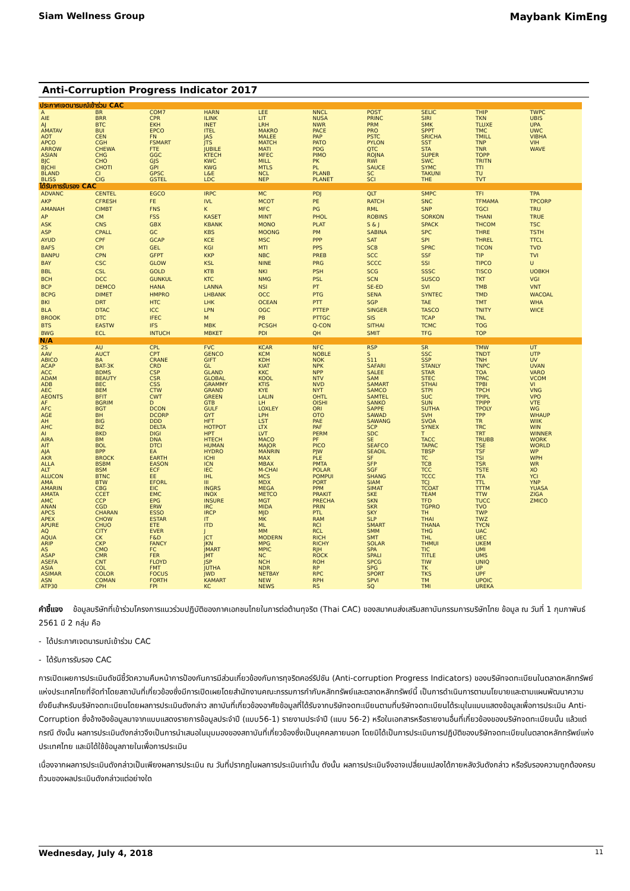Siam Wellness Group Maybank KimEng
Anti-Corruption Progress Indicator 2017
| ประกาศเจตนารมณ์เข้าร่วม CAC | | | | | | | | | |
| --- | --- | --- | --- | --- | --- | --- | --- | --- | --- |
| A | BR | COM7 | HARN | LEE | NNCL | POST | SELIC | THIP | TWPC |
| AIE | BRR | CPR | ILINK | LIT | NUSA | PRINC | SIRI | TKN | UBIS |
| AJ | BTC | EKH | INET | LRH | NWR | PRM | SMK | TLUXE | UPA |
| AMATAV | BUI | EPCO | ITEL | MAKRO | PACE | PRO | SPPT | TMC | UWC |
| AOT | CEN | FN | JAS | MALEE | PAP | PSTC | SRICHA | TMILL | VIBHA |
| APCO | CGH | FSMART | JTS | MATCH | PATO | PYLON | SST | TNP | VIH |
| ARROW | CHEWA | FTE | JUBILE | MATI | PDG | QTC | STA | TNR | WAVE |
| ASIAN | CHG | GGC | KTECH | MFEC | PIMO | ROJNA | SUPER | TOPP | |
| BJC | CHO | GJS | KWC | MILL | PK | RWI | SWC | TRITN | |
| BJCHI | CHOTI | GPI | KWG | MTLS | PL | SAUCE | SYMC | TTI | |
| BLAND | CI | GPSC | L&E | NCL | PLANB | SC | TAKUNI | TU | |
| BLISS | CIG | GSTEL | LDC | NEP | PLANET | SCI | THE | TVT | |
| ได้รับการรับรอง CAC | | | | | | | | | |
| ADVANC | CENTEL | EGCO | IRPC | MC | PDJ | QLT | SMPC | TFI | TPA |
| AKP | CFRESH | FE | IVL | MCOT | PE | RATCH | SNC | TFMAMA | TPCORP |
| AMANAH | CIMBT | FNS | K | MFC | PG | RML | SNP | TGCI | TRU |
| AP | CM | FSS | KASET | MINT | PHOL | ROBINS | SORKON | THANI | TRUE |
| ASK | CNS | GBX | KBANK | MONO | PLAT | S & J | SPACK | THCOM | TSC |
| ASP | CPALL | GC | KBS | MOONG | PM | SABINA | SPC | THRE | TSTH |
| AYUD | CPF | GCAP | KCE | MSC | PPP | SAT | SPI | THREL | TTCL |
| BAFS | CPI | GEL | KGI | MTI | PPS | SCB | SPRC | TICON | TVD |
| BANPU | CPN | GFPT | KKP | NBC | PREB | SCC | SSF | TIP | TVI |
| BAY | CSC | GLOW | KSL | NINE | PRG | SCCC | SSI | TIPCO | U |
| BBL | CSL | GOLD | KTB | NKI | PSH | SCG | SSSC | TISCO | UOBKH |
| BCH | DCC | GUNKUL | KTC | NMG | PSL | SCN | SUSCO | TKT | VGI |
| BCP | DEMCO | HANA | LANNA | NSI | PT | SE-ED | SVI | TMB | VNT |
| BCPG | DIMET | HMPRO | LHBANK | OCC | PTG | SENA | SYNTEC | TMD | WACOAL |
| BKI | DRT | HTC | LHK | OCEAN | PTT | SGP | TAE | TMT | WHA |
| BLA | DTAC | ICC | LPN | OGC | PTTEP | SINGER | TASCO | TNITY | WICE |
| BROOK | DTC | IFEC | M | PB | PTTGC | SIS | TCAP | TNL | |
| BTS | EASTW | IFS | MBK | PCSGH | Q-CON | SITHAI | TCMC | TOG | |
| BWG | ECL | INTUCH | MBKET | PDI | QH | SMIT | TFG | TOP | |
| N/A | | | | | | | | | |
| 2S | AU | CPL | FVC | KCAR | NFC | RSP | SR | TMW | UT |
| AAV | AUCT | CPT | GENCO | KCM | NOBLE | S | SSC | TNDT | UTP |
| ABICO | BA | CRANE | GIFT | KDH | NOK | S11 | SSP | TNH | UV |
| ACAP | BAT-3K | CRD | GL | KIAT | NPK | SAFARI | STANLY | TNPC | UVAN |
| ACC | BDMS | CSP | GLAND | KKC | NPP | SALEE | STAR | TOA | VARO |
| ADAM | BEAUTY | CSR | GLOBAL | KOOL | NTV | SAM | STEC | TPAC | VCOM |
| ADB | BEC | CSS | GRAMMY | KTIS | NVD | SAMART | STHAI | TPBI | VI |
| AEC | BEM | CTW | GRAND | KYE | NYT | SAMCO | STPI | TPCH | VNG |
| AEONTS | BFIT | CWT | GREEN | LALIN | OHTL | SAMTEL | SUC | TPIPL | VPO |
| AF | BGRIM | D | GTB | LH | OISHI | SANKO | SUN | TPIPP | VTE |
| AFC | BGT | DCON | GULF | LOXLEY | ORI | SAPPE | SUTHA | TPOLY | WG |
| AGE | BH | DCORP | GYT | LPH | OTO | SAWAD | SVH | TPP | WHAUP |
| AH | BIG | DDD | HFT | LST | PAE | SAWANG | SVOA | TR | WIIK |
| AHC | BIZ | DELTA | HOTPOT | LTX | PAF | SCP | SYNEX | TRC | WIN |
| AI | BKD | DIGI | HPT | LVT | PERM | SDC | T | TRT | WINNER |
| AIRA | BM | DNA | HTECH | MACO | PF | SE | TACC | TRUBB | WORK |
| AIT | BOL | DTCI | HUMAN | MAJOR | PICO | SEAFCO | TAPAC | TSE | WORLD |
| AJA | BPP | EA | HYDRO | MANRIN | PJW | SEAOIL | TBSP | TSF | WP |
| AKR | BROCK | EARTH | ICHI | MAX | PLE | SF | TC | TSI | WPH |
| ALLA | BSBM | EASON | ICN | MBAX | PMTA | SFP | TCB | TSR | WR |
| ALT | BSM | ECF | IEC | M-CHAI | POLAR | SGF | TCC | TSTE | XO |
| ALUCON | BTNC | EE | IHL | MCS | POMPUI | SHANG | TCCC | TTA | YCI |
| AMA | BTW | EFORL | III | MDX | PORT | SIAM | TCJ | TTL | YNP |
| AMARIN | CBG | EIC | INGRS | MEGA | PPM | SIMAT | TCOAT | TTTM | YUASA |
| AMATA | CCET | EMC | INOX | METCO | PRAKIT | SKE | TEAM | TTW | ZIGA |
| AMC | CCP | EPG | INSURE | MGT | PRECHA | SKN | TFD | TUCC | ZMICO |
| ANAN | CGD | ERW | IRC | MIDA | PRIN | SKR | TGPRO | TVO | |
| APCS | CHARAN | ESSO | IRCP | MJD | PTL | SKY | TH | TWP | |
| APEX | CHOW | ESTAR | IT | MK | RAM | SLP | THAI | TWZ | |
| APURE | CHUO | ETE | ITD | ML | RCI | SMART | THANA | TYCN | |
| AQ | CITY | EVER | J | MM | RCL | SMM | THG | UAC | |
| AQUA | CK | F&D | JCT | MODERN | RICH | SMT | THL | UEC | |
| ARIP | CKP | FANCY | JKN | MPG | RICHY | SOLAR | THMUI | UKEM | |
| AS | CMO | FC | JMART | MPIC | RJH | SPA | TIC | UMI | |
| ASAP | CMR | FER | JMT | NC | ROCK | SPALI | TITLE | UMS | |
| ASEFA | CNT | FLOYD | JSP | NCH | ROH | SPCG | TIW | UNIQ | |
| ASIA | COL | FMT | JUTHA | NDR | RP | SPG | TK | UP | |
| ASIMAR | COLOR | FOCUS | JWD | NETBAY | RPC | SPORT | TKS | UPF | |
| ASN | COMAN | FORTH | KAMART | NEW | RPH | SPVI | TM | UPOIC | |
| ATP30 | CPH | FPI | KC | NEWS | RS | SQ | TMI | UREKA | |
คำชี้แจง ข้อมูลบริษัทที่เข้าร่วมโครงการแนวร่วมปฏิบัติของภาคเอกชนไทยในการต่อต้านทุจริต (Thai CAC) ของสมาคมส่งเสริมสถาบันกรรมการบริษัทไทย ข้อมูล ณ วันที่ 1 กุมภาพันธ์ 2561 มี 2 กลุ่ม คือ
- ได้ประกาศเจตนารมณ์เข้าร่วม CAC
- ได้รับการรับรอง CAC
การเปิดเผยการประเมินดัชนีชี้วัดความคืบหน้าการป้องกันการมีส่วนเกี่ยวข้องกับการทุจริตคอร์รัปชัน (Anti-corruption Progress Indicators) ของบริษัทจดทะเบียนในตลาดหลักทรัพย์แห่งประเทศไทยที่จัดทำโดยสถาบันที่เกี่ยวข้องซึ่งมีการเปิดเผยโดยสำนักงานคณะกรรมการกำกับหลักทรัพย์และตลาดหลักทรัพย์นี้ เป็นการดำเนินการตามนโยบายและตามแผนพัฒนาความยั่งยืนสำหรับบริษัทจดทะเบียนโดยผลการประเมินดังกล่าว สถาบันที่เกี่ยวข้องอาศัยข้อมูลที่ได้รับจากบริษัทจดทะเบียนตามที่บริษัทจดทะเบียนได้ระบุในแบบแสดงข้อมูลเพื่อการประเมิน Anti-Corruption ซึ่งอ้างอิงข้อมูลมาจากแบบแสดงรายการข้อมูลประจำปี (แบบ56-1) รายงานประจำปี (แบบ 56-2) หรือในเอกสารหรือรายงานอื่นที่เกี่ยวข้องของบริษัทจดทะเบียนนั้น แล้วแต่กรณี ดังนั้น ผลการประเมินดังกล่าวจึงเป็นการนำเสนอในมุมมองของสถาบันที่เกี่ยวข้องซึ่งเป็นบุคคลภายนอก โดยมิได้เป็นการประเมินการปฏิบัติของบริษัทจดทะเบียนในตลาดหลักทรัพย์แห่งประเทศไทย และมิได้ใช้ข้อมูลภายในเพื่อการประเมิน
เนื่องจากผลการประเมินดังกล่าวเป็นเพียงผลการประเมิน ณ วันที่ปรากฏในผลการประเมินเท่านั้น ดังนั้น ผลการประเมินจึงอาจเปลี่ยนแปลงได้ภายหลังวันดังกล่าว หรือรับรองความถูกต้องครบถ้วนของผลประเมินดังกล่าวแต่อย่างใด
Wednesday, July 4, 2018 11